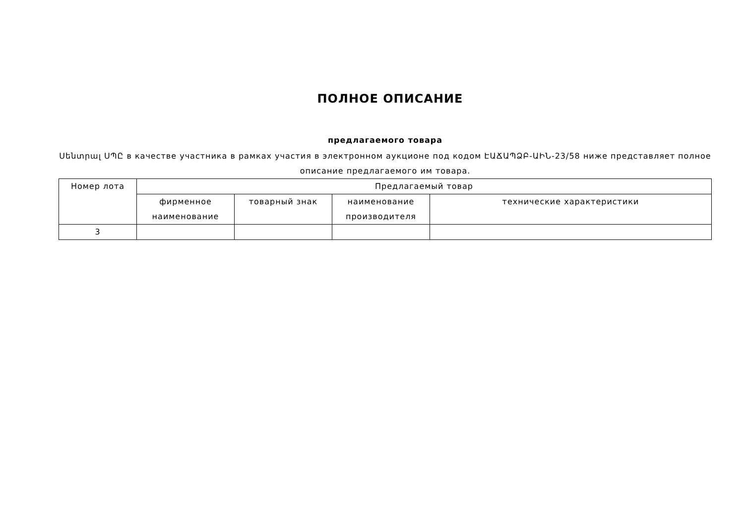ПОЛНОЕ ОПИСАНИЕ
предлагаемого товара
Սենտրալ ՍՊԸ в качестве участника в рамках участия в электронном аукционе под кодом ԷԱՃԱՊՁԲ-ԱԻՆ-23/58 ниже представляет полное описание предлагаемого им товара.
| Номер лота | Предлагаемый товар | | | |
| --- | --- | --- | --- | --- |
| | фирменное наименование | товарный знак | наименование производителя | технические характеристики |
| 3 | | | | |